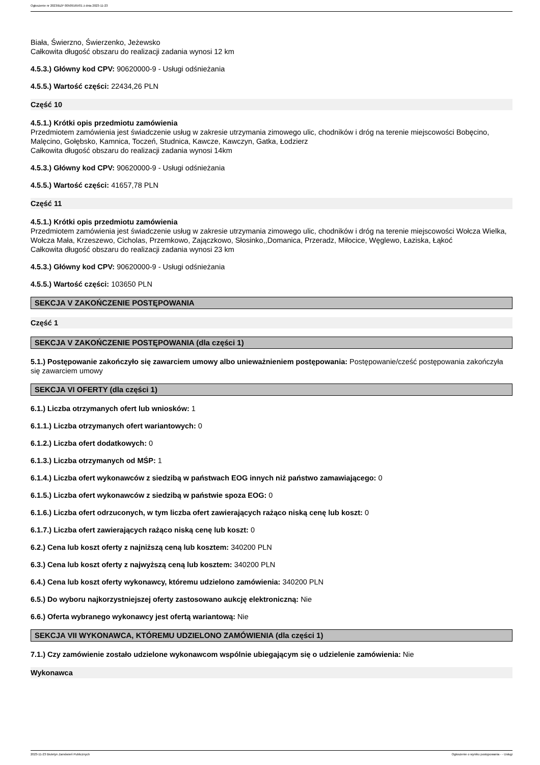Ogłoszenie nr 2023/BZP 00509165/01 z dnia 2023-11-23
Biała, Świerzno, Świerzenko, Jeżewsko
Całkowita długość obszaru do realizacji zadania wynosi 12 km
4.5.3.) Główny kod CPV: 90620000-9 - Usługi odśnieżania
4.5.5.) Wartość części: 22434,26 PLN
Część 10
4.5.1.) Krótki opis przedmiotu zamówienia
Przedmiotem zamówienia jest świadczenie usług w zakresie utrzymania zimowego ulic, chodników i dróg na terenie miejscowości Bobęcino, Malęcino, Gołębsko, Kamnica, Toczeń, Studnica, Kawcze, Kawczyn, Gatka, Łodzierz
Całkowita długość obszaru do realizacji zadania wynosi 14km
4.5.3.) Główny kod CPV: 90620000-9 - Usługi odśnieżania
4.5.5.) Wartość części: 41657,78 PLN
Część 11
4.5.1.) Krótki opis przedmiotu zamówienia
Przedmiotem zamówienia jest świadczenie usług w zakresie utrzymania zimowego ulic, chodników i dróg na terenie miejscowości Wołcza Wielka, Wołcza Mała, Krzeszewo, Cicholas, Przemkowo, Zajączkowo, Słosinko,,Domanica, Przeradz, Miłocice, Węglewo, Łaziska, Łąkoć
Całkowita długość obszaru do realizacji zadania wynosi 23 km
4.5.3.) Główny kod CPV: 90620000-9 - Usługi odśnieżania
4.5.5.) Wartość części: 103650 PLN
SEKCJA V ZAKOŃCZENIE POSTĘPOWANIA
Część 1
SEKCJA V ZAKOŃCZENIE POSTĘPOWANIA (dla części 1)
5.1.) Postępowanie zakończyło się zawarciem umowy albo unieważnieniem postępowania: Postępowanie/cześć postępowania zakończyła się zawarciem umowy
SEKCJA VI OFERTY (dla części 1)
6.1.) Liczba otrzymanych ofert lub wniosków: 1
6.1.1.) Liczba otrzymanych ofert wariantowych: 0
6.1.2.) Liczba ofert dodatkowych: 0
6.1.3.) Liczba otrzymanych od MŚP: 1
6.1.4.) Liczba ofert wykonawców z siedzibą w państwach EOG innych niż państwo zamawiającego: 0
6.1.5.) Liczba ofert wykonawców z siedzibą w państwie spoza EOG: 0
6.1.6.) Liczba ofert odrzuconych, w tym liczba ofert zawierających rażąco niską cenę lub koszt: 0
6.1.7.) Liczba ofert zawierających rażąco niską cenę lub koszt: 0
6.2.) Cena lub koszt oferty z najniższą ceną lub kosztem: 340200 PLN
6.3.) Cena lub koszt oferty z najwyższą ceną lub kosztem: 340200 PLN
6.4.) Cena lub koszt oferty wykonawcy, któremu udzielono zamówienia: 340200 PLN
6.5.) Do wyboru najkorzystniejszej oferty zastosowano aukcję elektroniczną: Nie
6.6.) Oferta wybranego wykonawcy jest ofertą wariantową: Nie
SEKCJA VII WYKONAWCA, KTÓREMU UDZIELONO ZAMÓWIENIA (dla części 1)
7.1.) Czy zamówienie zostało udzielone wykonawcom wspólnie ubiegającym się o udzielenie zamówienia: Nie
Wykonawca
2023-11-23 Biuletyn Zamówień Publicznych Ogłoszenie o wyniku postępowania - - Usługi